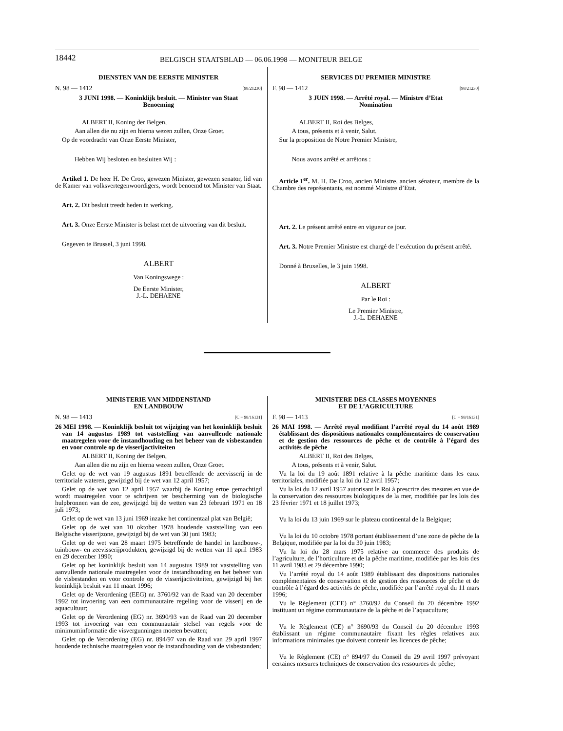18442 BELGISCH STAATSBLAD — 06.06.1998 — MONITEUR BELGE
DIENSTEN VAN DE EERSTE MINISTER
N. 98 — 1412 [98/21230]
3 JUNI 1998. — Koninklijk besluit. — Minister van Staat
Benoeming
ALBERT II, Koning der Belgen,
Aan allen die nu zijn en hierna wezen zullen, Onze Groet.
Op de voordracht van Onze Eerste Minister,
Hebben Wij besloten en besluiten Wij :
Artikel 1. De heer H. De Croo, gewezen Minister, gewezen senator, lid van de Kamer van volksvertegenwoordigers, wordt benoemd tot Minister van Staat.
Art. 2. Dit besluit treedt heden in werking.
Art. 3. Onze Eerste Minister is belast met de uitvoering van dit besluit.
Gegeven te Brussel, 3 juni 1998.
ALBERT
Van Koningswege :
De Eerste Minister,
J.-L. DEHAENE
SERVICES DU PREMIER MINISTRE
F. 98 — 1412 [98/21230]
3 JUIN 1998. — Arrêté royal. — Ministre d’Etat
Nomination
ALBERT II, Roi des Belges,
A tous, présents et à venir, Salut.
Sur la proposition de Notre Premier Ministre,
Nous avons arrêté et arrêtons :
Article 1<sup>er</sup>. M. H. De Croo, ancien Ministre, ancien sénateur, membre de la Chambre des représentants, est nommé Ministre d’Etat.
Art. 2. Le présent arrêté entre en vigueur ce jour.
Art. 3. Notre Premier Ministre est chargé de l’exécution du présent arrêté.
Donné à Bruxelles, le 3 juin 1998.
ALBERT
Par le Roi :
Le Premier Ministre,
J.-L. DEHAENE
MINISTERIE VAN MIDDENSTAND
EN LANDBOUW
N. 98 — 1413 [C − 98/16131]
26 MEI 1998. — Koninklijk besluit tot wijziging van het koninklijk besluit van 14 augustus 1989 tot vaststelling van aanvullende nationale maatregelen voor de instandhouding en het beheer van de visbestanden en voor controle op de visserijactiviteiten
ALBERT II, Koning der Belgen,
Aan allen die nu zijn en hierna wezen zullen, Onze Groet.
Gelet op de wet van 19 augustus 1891 betreffende de zeevisserij in de territoriale wateren, gewijzigd bij de wet van 12 april 1957;
Gelet op de wet van 12 april 1957 waarbij de Koning ertoe gemachtigd wordt maatregelen voor te schrijven ter bescherming van de biologische hulpbronnen van de zee, gewijzigd bij de wetten van 23 februari 1971 en 18 juli 1973;
Gelet op de wet van 13 juni 1969 inzake het continentaal plat van België;
Gelet op de wet van 10 oktober 1978 houdende vaststelling van een Belgische visserijzone, gewijzigd bij de wet van 30 juni 1983;
Gelet op de wet van 28 maart 1975 betreffende de handel in landbouw-, tuinbouw- en zeevisserijprodukten, gewijzigd bij de wetten van 11 april 1983 en 29 december 1990;
Gelet op het koninklijk besluit van 14 augustus 1989 tot vaststelling van aanvullende nationale maatregelen voor de instandhouding en het beheer van de visbestanden en voor controle op de visserijactiviteiten, gewijzigd bij het koninklijk besluit van 11 maart 1996;
Gelet op de Verordening (EEG) nr. 3760/92 van de Raad van 20 december 1992 tot invoering van een communautaire regeling voor de visserij en de aquacultuur;
Gelet op de Verordening (EG) nr. 3690/93 van de Raad van 20 december 1993 tot invoering van een communautair stelsel van regels voor de minimuminformatie die visvergunningen moeten bevatten;
Gelet op de Verordening (EG) nr. 894/97 van de Raad van 29 april 1997 houdende technische maatregelen voor de instandhouding van de visbestanden;
MINISTERE DES CLASSES MOYENNES
ET DE L’AGRICULTURE
F. 98 — 1413 [C − 98/16131]
26 MAI 1998. — Arrêté royal modifiant l’arrêté royal du 14 août 1989 établissant des dispositions nationales complémentaires de conservation et de gestion des ressources de pêche et de contrôle à l’égard des activités de pêche
ALBERT II, Roi des Belges,
A tous, présents et à venir, Salut.
Vu la loi du 19 août 1891 relative à la pêche maritime dans les eaux territoriales, modifiée par la loi du 12 avril 1957;
Vu la loi du 12 avril 1957 autorisant le Roi à prescrire des mesures en vue de la conservation des ressources biologiques de la mer, modifiée par les lois des 23 février 1971 et 18 juillet 1973;
Vu la loi du 13 juin 1969 sur le plateau continental de la Belgique;
Vu la loi du 10 octobre 1978 portant établissement d’une zone de pêche de la Belgique, modifiée par la loi du 30 juin 1983;
Vu la loi du 28 mars 1975 relative au commerce des produits de l’agriculture, de l’horticulture et de la pêche maritime, modifiée par les lois des 11 avril 1983 et 29 décembre 1990;
Vu l’arrêté royal du 14 août 1989 établissant des dispositions nationales complémentaires de conservation et de gestion des ressources de pêche et de contrôle à l’égard des activités de pêche, modifiée par l’arrêté royal du 11 mars 1996;
Vu le Règlement (CEE) n° 3760/92 du Conseil du 20 décembre 1992 instituant un régime communautaire de la pêche et de l’aquaculture;
Vu le Règlement (CE) n° 3690/93 du Conseil du 20 décembre 1993 établissant un régime communautaire fixant les règles relatives aux informations minimales que doivent contenir les licences de pêche;
Vu le Règlement (CE) n° 894/97 du Conseil du 29 avril 1997 prévoyant certaines mesures techniques de conservation des ressources de pêche;